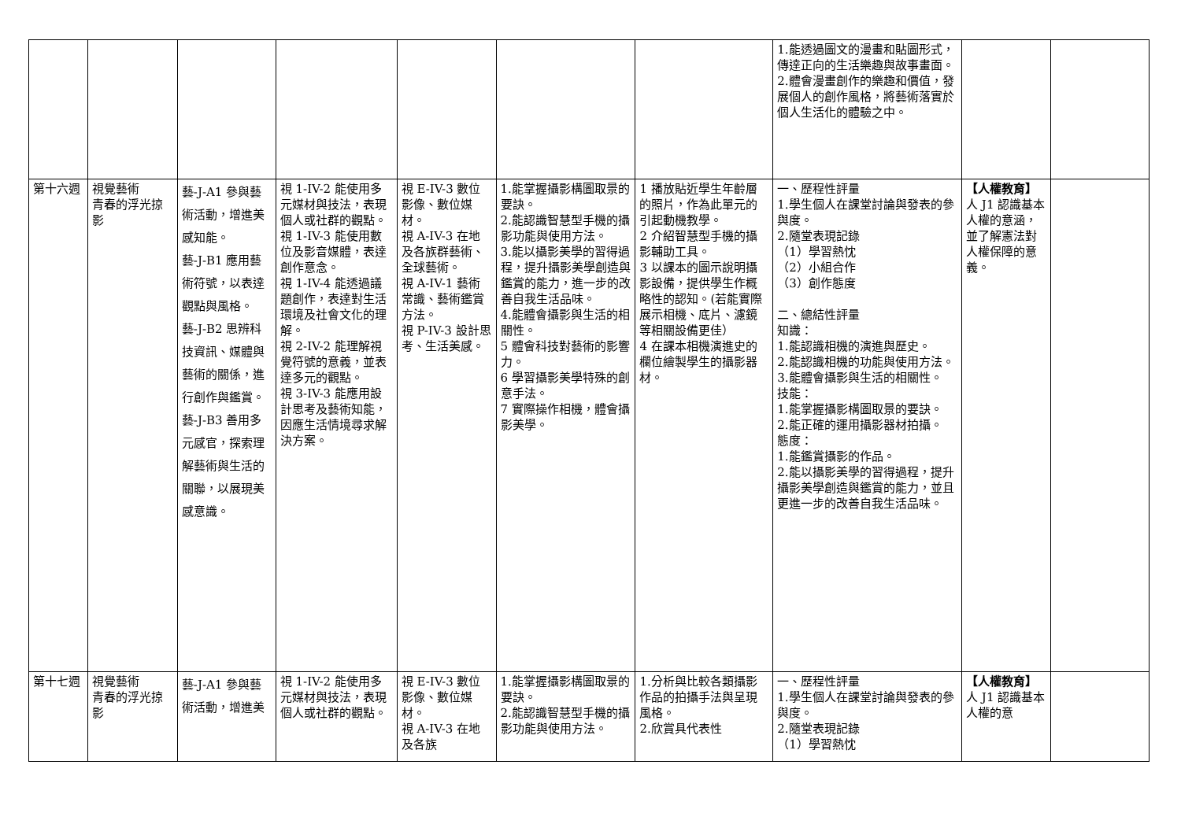| | | | | | | | 1.能透過圖文的漫畫和貼圖形式，傳達正向的生活樂趣與故事畫面。 2.體會漫畫創作的樂趣和價值，發展個人的創作風格，將藝術落實於個人生活化的體驗之中。 | | |
| 第十六週 | 視覺藝術 青春的浮光掠影 | 藝-J-A1 參與藝術活動，增進美感知能。 藝-J-B1 應用藝術符號，以表達觀點與風格。 藝-J-B2 思辨科技資訊、媒體與藝術的關係，進行創作與鑑賞。 藝-J-B3 善用多元感官，探索理解藝術與生活的關聯，以展現美感意識。 | 視 1-IV-2 能使用多元媒材與技法，表現個人或社群的觀點。 視 1-IV-3 能使用數位及影音媒體，表達創作意念。 視 1-IV-4 能透過議題創作，表達對生活環境及社會文化的理解。 視 2-IV-2 能理解視覺符號的意義，並表達多元的觀點。 視 3-IV-3 能應用設計思考及藝術知能，因應生活情境尋求解決方案。 | 視 E-IV-3 數位影像、數位媒材。 視 A-IV-3 在地及各族群藝術、全球藝術。 視 A-IV-1 藝術常識、藝術鑑賞方法。 視 P-IV-3 設計思考、生活美感。 | 1.能掌握攝影構圖取景的要訣。 2.能認識智慧型手機的攝影功能與使用方法。 3.能以攝影美學的習得過程，提升攝影美學創造與鑑賞的能力，進一步的改善自我生活品味。 4.能體會攝影與生活的相關性。 5 體會科技對藝術的影響力。 6 學習攝影美學特殊的創意手法。 7 實際操作相機，體會攝影美學。 | 1 播放貼近學生年齡層的照片，作為此單元的引起動機教學。 2 介紹智慧型手機的攝影輔助工具。 3 以課本的圖示說明攝影設備，提供學生作概略性的認知。(若能實際展示相機、底片、濾鏡等相關設備更佳） 4 在課本相機演進史的欄位繪製學生的攝影器材。 | 一、歷程性評量 1.學生個人在課堂討論與發表的參與度。 2.隨堂表現記錄 （1）學習熱忱 （2）小組合作 （3）創作態度 二、總結性評量 知識： 1.能認識相機的演進與歷史。 2.能認識相機的功能與使用方法。 3.能體會攝影與生活的相關性。 技能： 1.能掌握攝影構圖取景的要訣。 2.能正確的運用攝影器材拍攝。 態度： 1.能鑑賞攝影的作品。 2.能以攝影美學的習得過程，提升攝影美學創造與鑑賞的能力，並且更進一步的改善自我生活品味。 | 【人權教育】 人 J1 認識基本人權的意涵，並了解憲法對人權保障的意義。 | |
| 第十七週 | 視覺藝術 青春的浮光掠影 | 藝-J-A1 參與藝術活動，增進美 | 視 1-IV-2 能使用多元媒材與技法，表現個人或社群的觀點。 | 視 E-IV-3 數位影像、數位媒材。 視 A-IV-3 在地及各族 | 1.能掌握攝影構圖取景的要訣。 2.能認識智慧型手機的攝影功能與使用方法。 | 1.分析與比較各類攝影作品的拍攝手法與呈現風格。 2.欣賞具代表性 | 一、歷程性評量 1.學生個人在課堂討論與發表的參與度。 2.隨堂表現記錄 （1）學習熱忱 | 【人權教育】 人 J1 認識基本人權的意 | |